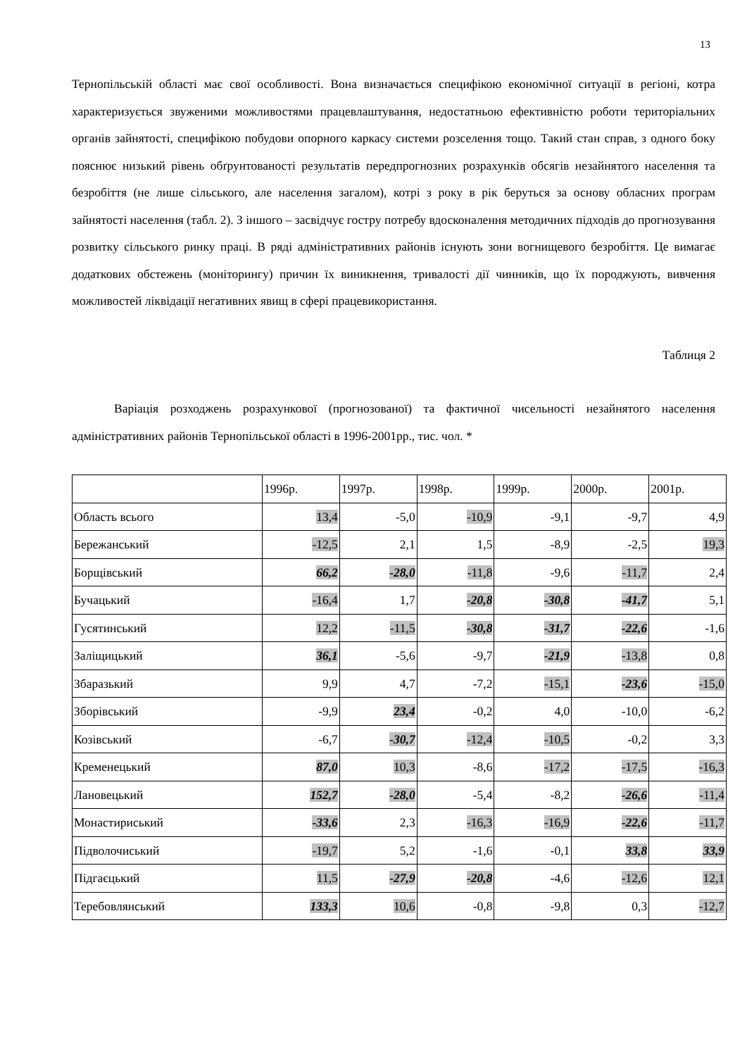13
Тернопільській області має свої особливості. Вона визначається специфікою економічної ситуації в регіоні, котра характеризується звуженими можливостями працевлаштування, недостатньою ефективністю роботи територіальних органів зайнятості, специфікою побудови опорного каркасу системи розселення тощо. Такий стан справ, з одного боку пояснює низький рівень обґрунтованості результатів передпрогнозних розрахунків обсягів незайнятого населення та безробіття (не лише сільського, але населення загалом), котрі з року в рік беруться за основу обласних програм зайнятості населення (табл. 2). З іншого – засвідчує гостру потребу вдосконалення методичних підходів до прогнозування розвитку сільського ринку праці. В ряді адміністративних районів існують зони вогнищевого безробіття. Це вимагає додаткових обстежень (моніторингу) причин їх виникнення, тривалості дії чинників, що їх породжують, вивчення можливостей ліквідації негативних явищ в сфері працевикористання.
Таблиця 2
Варіація розходжень розрахункової (прогнозованої) та фактичної чисельності незайнятого населення адміністративних районів Тернопільської області в 1996-2001рр., тис. чол. *
| | 1996р. | 1997р. | 1998р. | 1999р. | 2000р. | 2001р. |
| Область всього | 13,4 | -5,0 | -10,9 | -9,1 | -9,7 | 4,9 |
| Бережанський | -12,5 | 2,1 | 1,5 | -8,9 | -2,5 | 19,3 |
| Борщівський | 66,2 | -28,0 | -11,8 | -9,6 | -11,7 | 2,4 |
| Бучацький | -16,4 | 1,7 | -20,8 | -30,8 | -41,7 | 5,1 |
| Гусятинський | 12,2 | -11,5 | -30,8 | -31,7 | -22,6 | -1,6 |
| Заліщицький | 36,1 | -5,6 | -9,7 | -21,9 | -13,8 | 0,8 |
| Збаразький | 9,9 | 4,7 | -7,2 | -15,1 | -23,6 | -15,0 |
| Зборівський | -9,9 | 23,4 | -0,2 | 4,0 | -10,0 | -6,2 |
| Козівський | -6,7 | -30,7 | -12,4 | -10,5 | -0,2 | 3,3 |
| Кременецький | 87,0 | 10,3 | -8,6 | -17,2 | -17,5 | -16,3 |
| Лановецький | 152,7 | -28,0 | -5,4 | -8,2 | -26,6 | -11,4 |
| Монастириський | -33,6 | 2,3 | -16,3 | -16,9 | -22,6 | -11,7 |
| Підволочиський | -19,7 | 5,2 | -1,6 | -0,1 | 33,8 | 33,9 |
| Підгаєцький | 11,5 | -27,9 | -20,8 | -4,6 | -12,6 | 12,1 |
| Теребовлянський | 133,3 | 10,6 | -0,8 | -9,8 | 0,3 | -12,7 |